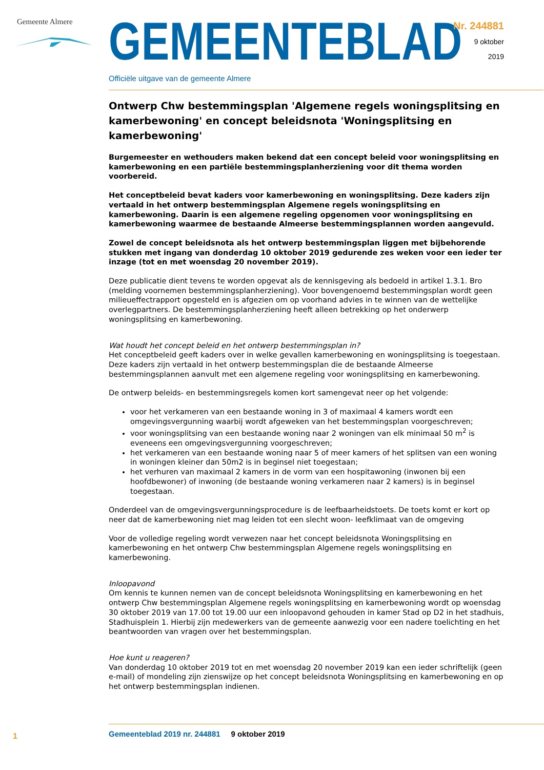Gemeente Almere
GEMEENTEBLAD
Officiële uitgave van de gemeente Almere
Nr. 244881
9 oktober
2019
Ontwerp Chw bestemmingsplan 'Algemene regels woningsplitsing en kamerbewoning' en concept beleidsnota 'Woningsplitsing en kamerbewoning'
Burgemeester en wethouders maken bekend dat een concept beleid voor woningsplitsing en kamerbewoning en een partiële bestemmingsplanherziening voor dit thema worden voorbereid.
Het conceptbeleid bevat kaders voor kamerbewoning en woningsplitsing. Deze kaders zijn vertaald in het ontwerp bestemmingsplan Algemene regels woningsplitsing en kamerbewoning. Daarin is een algemene regeling opgenomen voor woningsplitsing en kamerbewoning waarmee de bestaande Almeerse bestemmingsplannen worden aangevuld.
Zowel de concept beleidsnota als het ontwerp bestemmingsplan liggen met bijbehorende stukken met ingang van donderdag 10 oktober 2019 gedurende zes weken voor een ieder ter inzage (tot en met woensdag 20 november 2019).
Deze publicatie dient tevens te worden opgevat als de kennisgeving als bedoeld in artikel 1.3.1. Bro (melding voornemen bestemmingsplanherziening). Voor bovengenoemd bestemmingsplan wordt geen milieueffectrapport opgesteld en is afgezien om op voorhand advies in te winnen van de wettelijke overlegpartners. De bestemmingsplanherziening heeft alleen betrekking op het onderwerp woningsplitsing en kamerbewoning.
Wat houdt het concept beleid en het ontwerp bestemmingsplan in?
Het conceptbeleid geeft kaders over in welke gevallen kamerbewoning en woningsplitsing is toegestaan. Deze kaders zijn vertaald in het ontwerp bestemmingsplan die de bestaande Almeerse bestemmingsplannen aanvult met een algemene regeling voor woningsplitsing en kamerbewoning.
De ontwerp beleids- en bestemmingsregels komen kort samengevat neer op het volgende:
voor het verkameren van een bestaande woning in 3 of maximaal 4 kamers wordt een omgevingsvergunning waarbij wordt afgeweken van het bestemmingsplan voorgeschreven;
voor woningsplitsing van een bestaande woning naar 2 woningen van elk minimaal 50 m<sup>2</sup> is eveneens een omgevingsvergunning voorgeschreven;
het verkameren van een bestaande woning naar 5 of meer kamers of het splitsen van een woning in woningen kleiner dan 50m2 is in beginsel niet toegestaan;
het verhuren van maximaal 2 kamers in de vorm van een hospitawoning (inwonen bij een hoofdbewoner) of inwoning (de bestaande woning verkameren naar 2 kamers) is in beginsel toegestaan.
Onderdeel van de omgevingsvergunningsprocedure is de leefbaarheidstoets. De toets komt er kort op neer dat de kamerbewoning niet mag leiden tot een slecht woon- leefklimaat van de omgeving
Voor de volledige regeling wordt verwezen naar het concept beleidsnota Woningsplitsing en kamerbewoning en het ontwerp Chw bestemmingsplan Algemene regels woningsplitsing en kamerbewoning.
Inloopavond
Om kennis te kunnen nemen van de concept beleidsnota Woningsplitsing en kamerbewoning en het ontwerp Chw bestemmingsplan Algemene regels woningsplitsing en kamerbewoning wordt op woensdag 30 oktober 2019 van 17.00 tot 19.00 uur een inloopavond gehouden in kamer Stad op D2 in het stadhuis, Stadhuisplein 1. Hierbij zijn medewerkers van de gemeente aanwezig voor een nadere toelichting en het beantwoorden van vragen over het bestemmingsplan.
Hoe kunt u reageren?
Van donderdag 10 oktober 2019 tot en met woensdag 20 november 2019 kan een ieder schriftelijk (geen e-mail) of mondeling zijn zienswijze op het concept beleidsnota Woningsplitsing en kamerbewoning en op het ontwerp bestemmingsplan indienen.
1
Gemeenteblad 2019 nr. 244881 9 oktober 2019